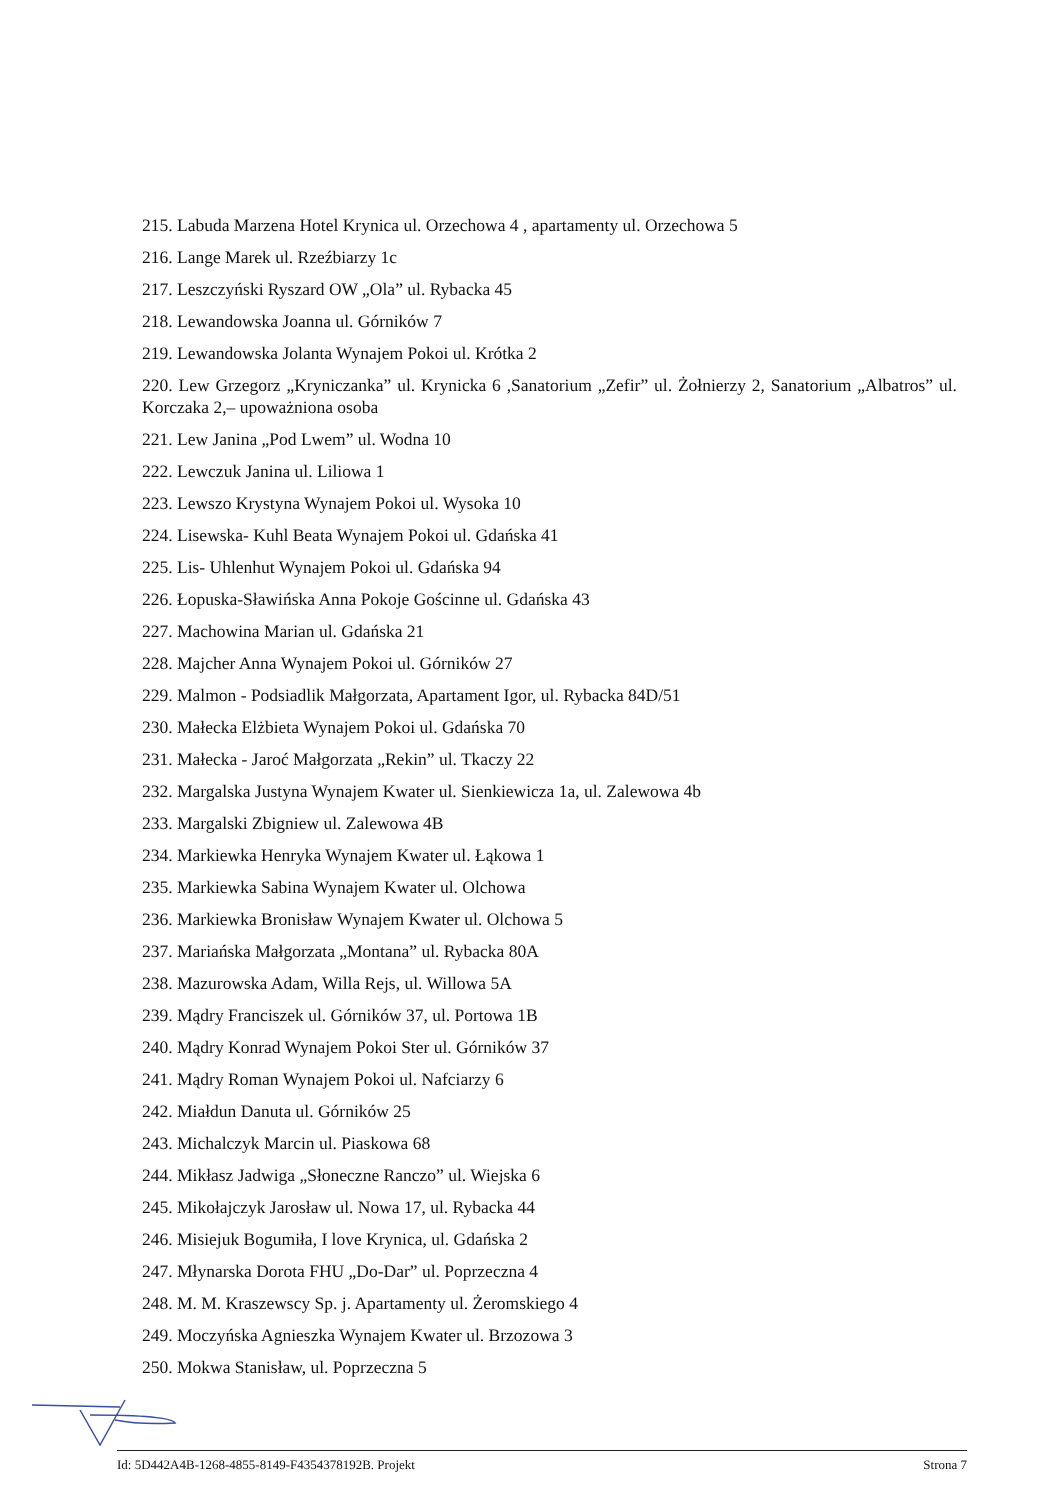215. Labuda Marzena Hotel Krynica ul. Orzechowa 4 , apartamenty ul. Orzechowa 5
216. Lange Marek ul. Rzeźbiarzy 1c
217. Leszczyński Ryszard OW „Ola” ul. Rybacka 45
218. Lewandowska Joanna ul. Górników 7
219. Lewandowska Jolanta Wynajem Pokoi ul. Krótka 2
220. Lew Grzegorz „Kryniczanka” ul. Krynicka 6 ,Sanatorium „Zefir” ul. Żołnierzy 2, Sanatorium „Albatros” ul. Korczaka 2,– upoważniona osoba
221. Lew Janina „Pod Lwem” ul. Wodna 10
222. Lewczuk Janina ul. Liliowa 1
223. Lewszo Krystyna Wynajem Pokoi ul. Wysoka 10
224. Lisewska- Kuhl Beata Wynajem Pokoi ul. Gdańska 41
225. Lis- Uhlenhut Wynajem Pokoi ul. Gdańska 94
226. Łopuska-Sławińska Anna Pokoje Gościnne ul. Gdańska 43
227. Machowina Marian ul. Gdańska 21
228. Majcher Anna Wynajem Pokoi ul. Górników 27
229. Malmon - Podsiadlik Małgorzata, Apartament Igor, ul. Rybacka 84D/51
230. Małecka Elżbieta Wynajem Pokoi ul. Gdańska 70
231. Małecka - Jaroć Małgorzata „Rekin” ul. Tkaczy 22
232. Margalska Justyna Wynajem Kwater ul. Sienkiewicza 1a, ul. Zalewowa 4b
233. Margalski Zbigniew ul. Zalewowa 4B
234. Markiewka Henryka Wynajem Kwater ul. Łąkowa 1
235. Markiewka Sabina Wynajem Kwater ul. Olchowa
236. Markiewka Bronisław Wynajem Kwater ul. Olchowa 5
237. Mariańska Małgorzata „Montana” ul. Rybacka 80A
238. Mazurowska Adam, Willa Rejs, ul. Willowa 5A
239. Mądry Franciszek ul. Górników 37, ul. Portowa 1B
240. Mądry Konrad Wynajem Pokoi Ster ul. Górników 37
241. Mądry Roman Wynajem Pokoi ul. Nafciarzy 6
242. Miałdun Danuta ul. Górników 25
243. Michalczyk Marcin ul. Piaskowa 68
244. Mikłasz Jadwiga „Słoneczne Ranczo” ul. Wiejska 6
245. Mikołajczyk Jarosław ul. Nowa 17, ul. Rybacka 44
246. Misiejuk Bogumiła, I love Krynica, ul. Gdańska 2
247. Młynarska Dorota FHU „Do-Dar” ul. Poprzeczna 4
248. M. M. Kraszewscy Sp. j. Apartamenty ul. Żeromskiego 4
249. Moczyńska Agnieszka Wynajem Kwater ul. Brzozowa 3
250. Mokwa Stanisław, ul. Poprzeczna 5
Id: 5D442A4B-1268-4855-8149-F4354378192B. Projekt Strona 7